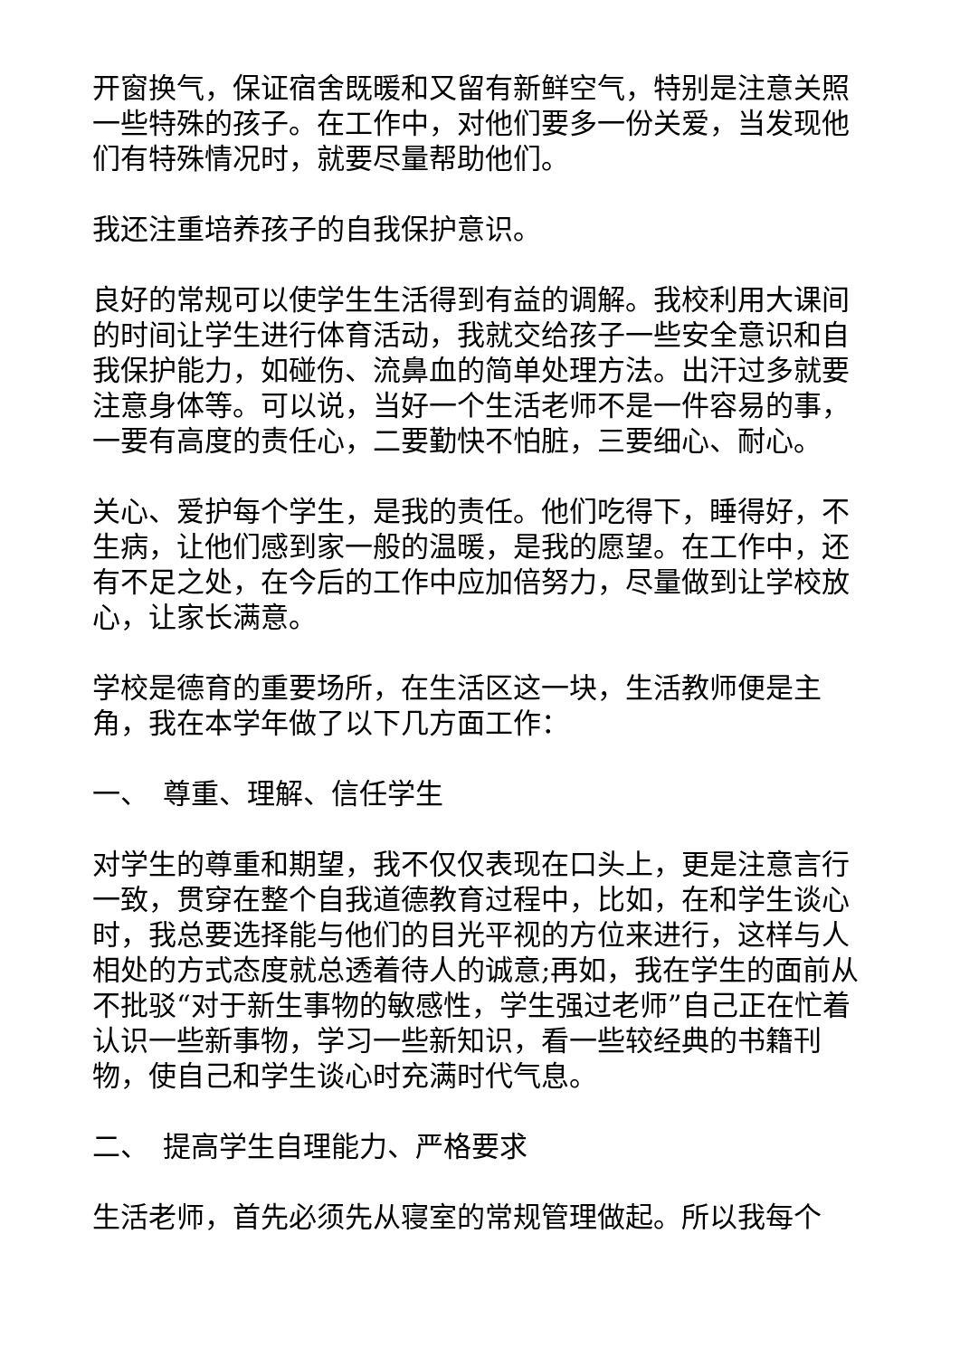开窗换气，保证宿舍既暖和又留有新鲜空气，特别是注意关照一些特殊的孩子。在工作中，对他们要多一份关爱，当发现他们有特殊情况时，就要尽量帮助他们。
我还注重培养孩子的自我保护意识。
良好的常规可以使学生生活得到有益的调解。我校利用大课间的时间让学生进行体育活动，我就交给孩子一些安全意识和自我保护能力，如碰伤、流鼻血的简单处理方法。出汗过多就要注意身体等。可以说，当好一个生活老师不是一件容易的事，一要有高度的责任心，二要勤快不怕脏，三要细心、耐心。
关心、爱护每个学生，是我的责任。他们吃得下，睡得好，不生病，让他们感到家一般的温暖，是我的愿望。在工作中，还有不足之处，在今后的工作中应加倍努力，尽量做到让学校放心，让家长满意。
学校是德育的重要场所，在生活区这一块，生活教师便是主角，我在本学年做了以下几方面工作：
一、　尊重、理解、信任学生
对学生的尊重和期望，我不仅仅表现在口头上，更是注意言行一致，贯穿在整个自我道德教育过程中，比如，在和学生谈心时，我总要选择能与他们的目光平视的方位来进行，这样与人相处的方式态度就总透着待人的诚意;再如，我在学生的面前从不批驳“对于新生事物的敏感性，学生强过老师”自己正在忙着认识一些新事物，学习一些新知识，看一些较经典的书籍刊物，使自己和学生谈心时充满时代气息。
二、　提高学生自理能力、严格要求
生活老师，首先必须先从寝室的常规管理做起。所以我每个